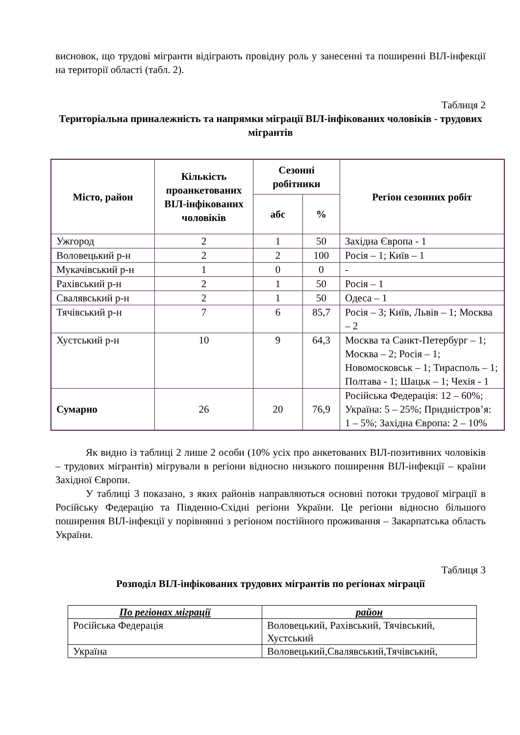висновок, що трудові мігранти відіграють провідну роль у занесенні та поширенні ВІЛ-інфекції на території області (табл. 2).
Таблиця 2
Територіальна приналежність та напрямки міграції ВІЛ-інфікованих чоловіків - трудових мігрантів
| Місто, район | Кількість проанкетованих ВІЛ-інфікованих чоловіків | Сезонні робітники | | Регіон сезонних робіт |
| --- | --- | --- | --- | --- |
| | | абс | % | |
| Ужгород | 2 | 1 | 50 | Західна Європа - 1 |
| Воловецький р-н | 2 | 2 | 100 | Росія – 1; Київ – 1 |
| Мукачівський р-н | 1 | 0 | 0 | - |
| Рахівський р-н | 2 | 1 | 50 | Росія – 1 |
| Свалявський р-н | 2 | 1 | 50 | Одеса – 1 |
| Тячівський р-н | 7 | 6 | 85,7 | Росія – 3; Київ, Львів – 1; Москва – 2 |
| Хустський р-н | 10 | 9 | 64,3 | Москва та Санкт-Петербург – 1; Москва – 2; Росія – 1; Новомосковськ – 1; Тирасполь – 1; Полтава - 1; Шацьк – 1; Чехія - 1 |
| Сумарно | 26 | 20 | 76,9 | Російська Федерація: 12 – 60%; Україна: 5 – 25%; Придністров’я: 1 – 5%; Західна Європа: 2 – 10% |
Як видно із таблиці 2 лише 2 особи (10% усіх про анкетованих ВІЛ-позитивних чоловіків – трудових мігрантів) мігрували в регіони відносно низького поширення ВІЛ-інфекції – країни Західної Європи.
У таблиці 3 показано, з яких районів направляються основні потоки трудової міграції в Російську Федерацію та Південно-Східні регіони України. Це регіони відносно більшого поширення ВІЛ-інфекції у порівнянні з регіоном постійного проживання – Закарпатська область України.
Таблиця 3
Розподіл ВІЛ-інфікованих трудових мігрантів по регіонах міграції
| По регіонах міграції | район |
| --- | --- |
| Російська Федерація | Воловецький, Рахівський, Тячівський, Хустський |
| Україна | Воловецький,Свалявський,Тячівський, |